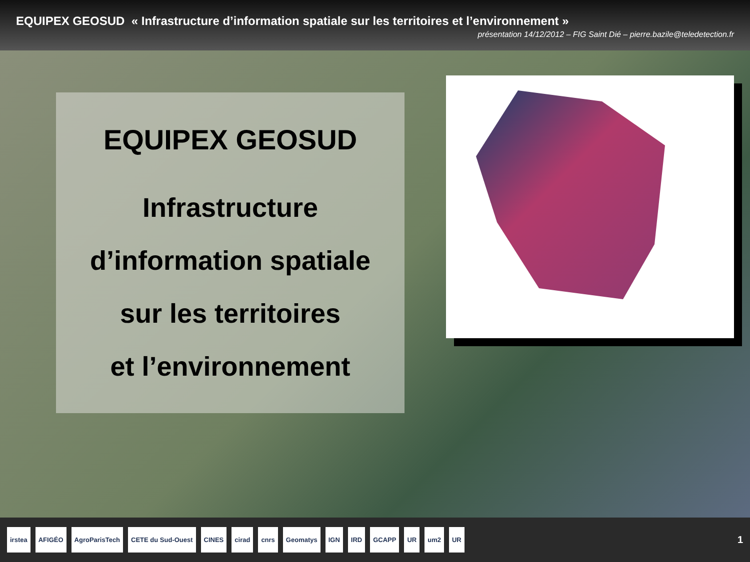EQUIPEX GEOSUD « Infrastructure d’information spatiale sur les territoires et l’environnement »
présentation 14/12/2012 – FIG Saint Dié – pierre.bazile@teledetection.fr
EQUIPEX GEOSUD
Infrastructure
d’information spatiale
sur les territoires
et l’environnement
irstea AFIGÉO AgroParisTech CETE du Sud-Ouest CINES cirad cnrs Geomatys IGN IRD GCAPP UR um2 UR
1